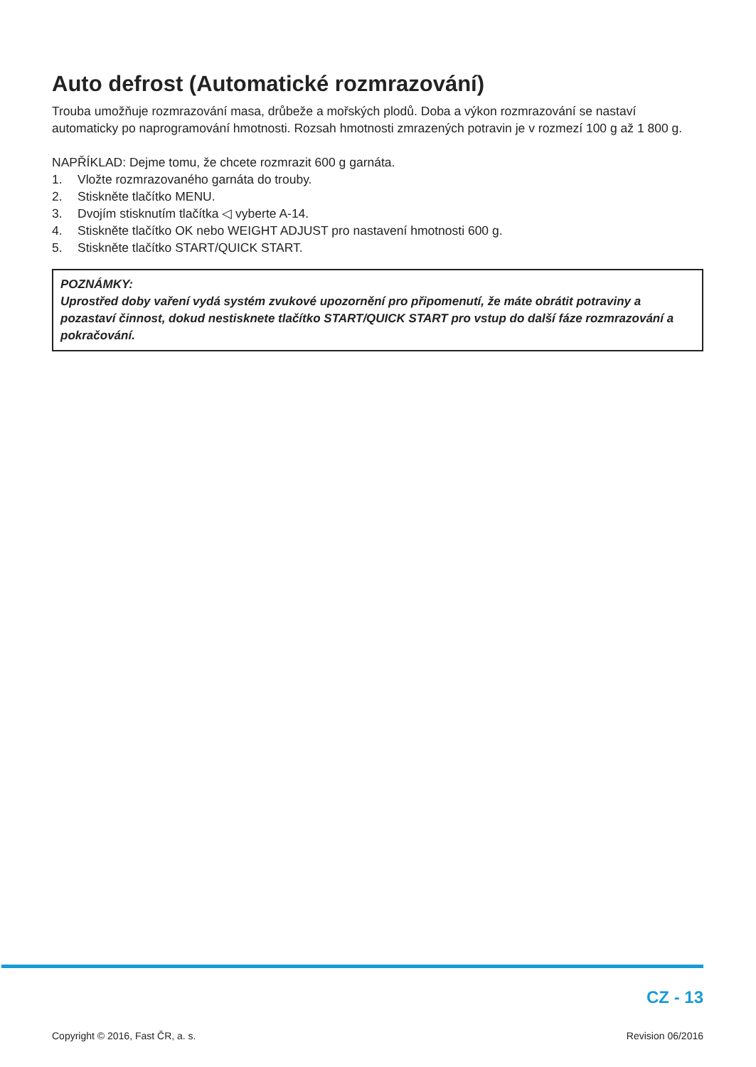Auto defrost (Automatické rozmrazování)
Trouba umožňuje rozmrazování masa, drůbeže a mořských plodů. Doba a výkon rozmrazování se nastaví automaticky po naprogramování hmotnosti. Rozsah hmotnosti zmrazených potravin je v rozmezí 100 g až 1 800 g.
NAPŘÍKLAD: Dejme tomu, že chcete rozmrazit 600 g garnáta.
1. Vložte rozmrazovaného garnáta do trouby.
2. Stiskněte tlačítko MENU.
3. Dvojím stisknutím tlačítka ◁ vyberte A-14.
4. Stiskněte tlačítko OK nebo WEIGHT ADJUST pro nastavení hmotnosti 600 g.
5. Stiskněte tlačítko START/QUICK START.
POZNÁMKY:
Uprostřed doby vaření vydá systém zvukové upozornění pro připomenutí, že máte obrátit potraviny a pozastaví činnost, dokud nestisknete tlačítko START/QUICK START pro vstup do další fáze rozmrazování a pokračování.
CZ - 13
Copyright © 2016, Fast ČR, a. s.
Revision 06/2016